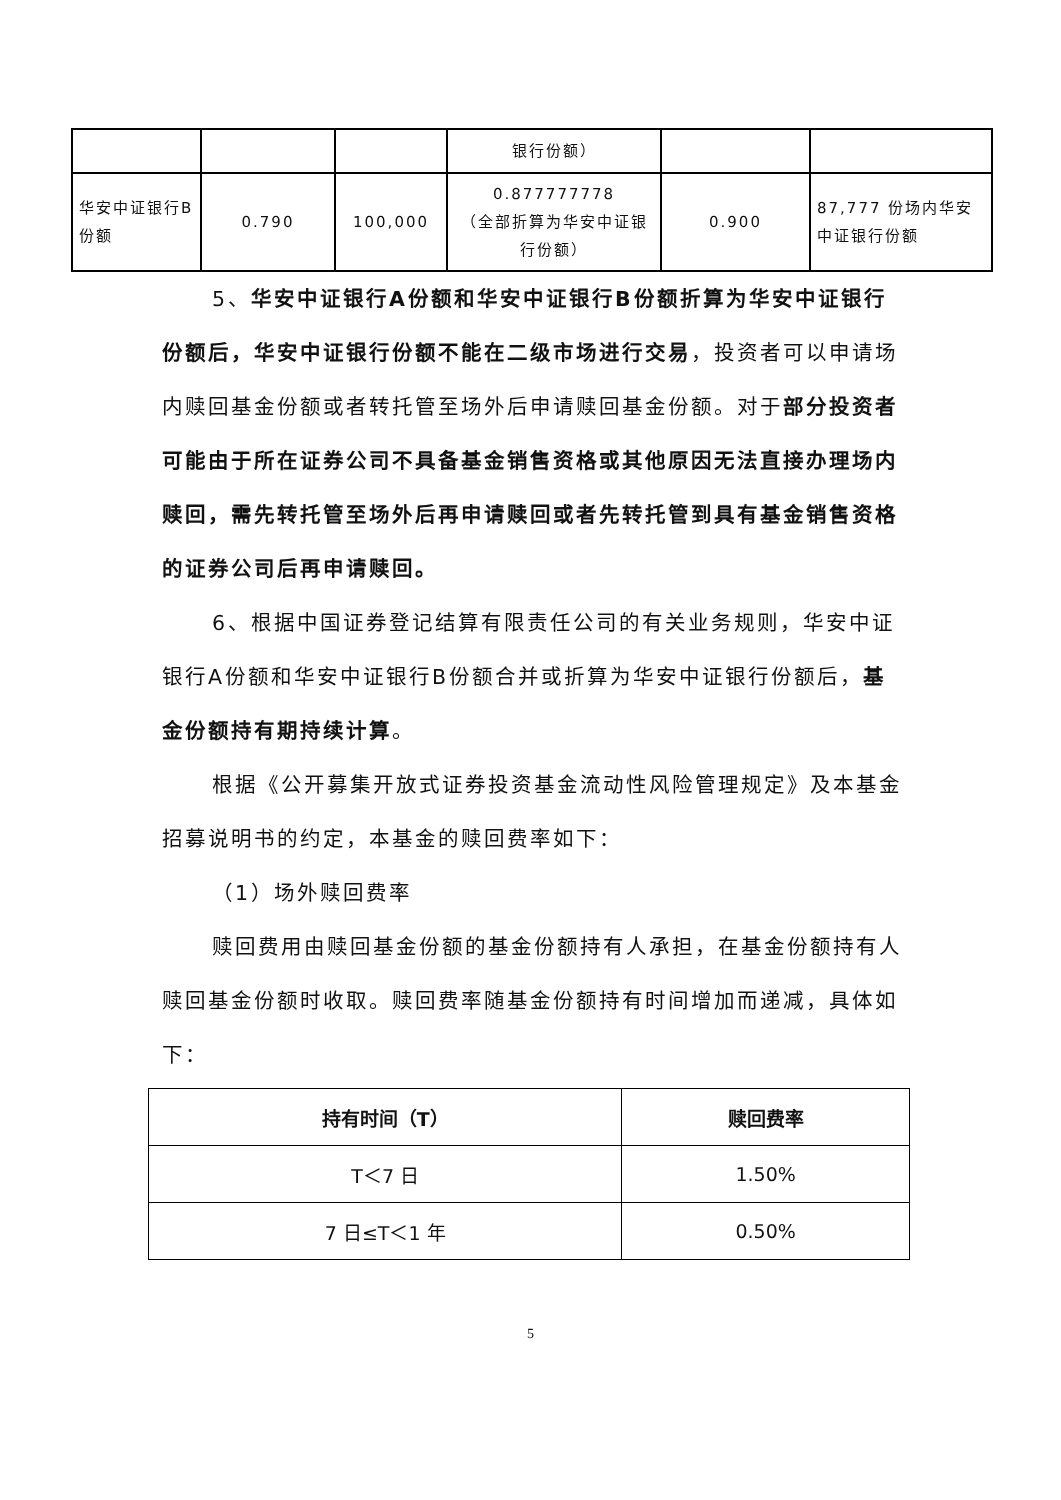| | | | 银行份额） | | |
| 华安中证银行B份额 | 0.790 | 100,000 | 0.877777778 （全部折算为华安中证银行份额） | 0.900 | 87,777 份场内华安中证银行份额 |
5、华安中证银行A份额和华安中证银行B份额折算为华安中证银行份额后，华安中证银行份额不能在二级市场进行交易，投资者可以申请场内赎回基金份额或者转托管至场外后申请赎回基金份额。对于部分投资者可能由于所在证券公司不具备基金销售资格或其他原因无法直接办理场内赎回，需先转托管至场外后再申请赎回或者先转托管到具有基金销售资格的证券公司后再申请赎回。
6、根据中国证券登记结算有限责任公司的有关业务规则，华安中证银行A份额和华安中证银行B份额合并或折算为华安中证银行份额后，基金份额持有期持续计算。
根据《公开募集开放式证券投资基金流动性风险管理规定》及本基金招募说明书的约定，本基金的赎回费率如下：
（1）场外赎回费率
赎回费用由赎回基金份额的基金份额持有人承担，在基金份额持有人赎回基金份额时收取。赎回费率随基金份额持有时间增加而递减，具体如下：
| 持有时间（T） | 赎回费率 |
| --- | --- |
| T＜7 日 | 1.50% |
| 7 日≤T＜1 年 | 0.50% |
5